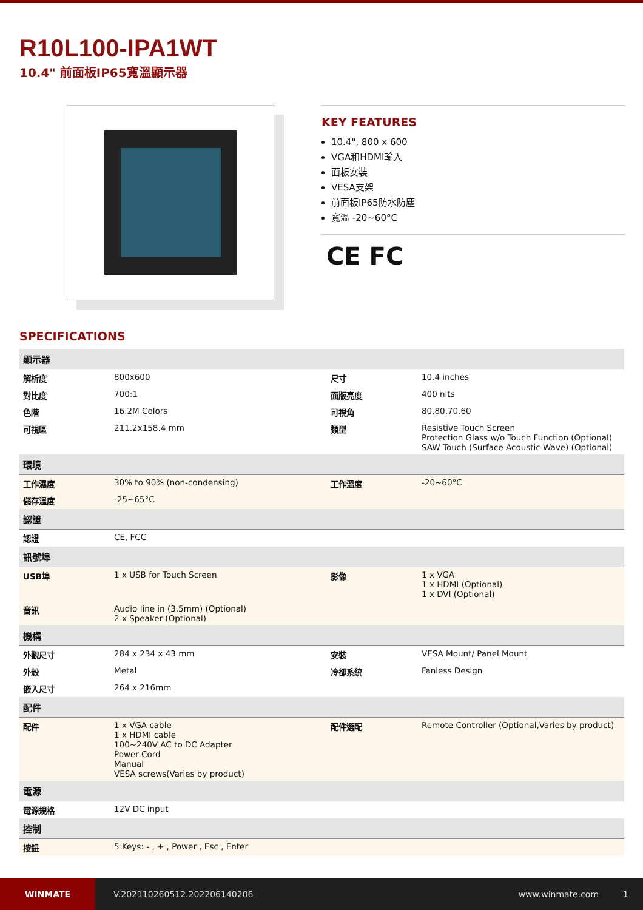R10L100-IPA1WT
10.4" 前面板IP65寬溫顯示器
KEY FEATURES
10.4", 800 x 600
VGA和HDMI輸入
面板安裝
VESA支架
前面板IP65防水防塵
寬溫 -20~60°C
CE FC
SPECIFICATIONS
| 顯示器 | | | |
| --- | --- | --- | --- |
| 解析度 | 800x600 | 尺寸 | 10.4 inches |
| 對比度 | 700:1 | 面版亮度 | 400 nits |
| 色階 | 16.2M Colors | 可視角 | 80,80,70,60 |
| 可視區 | 211.2x158.4 mm | 類型 | Resistive Touch Screen Protection Glass w/o Touch Function (Optional) SAW Touch (Surface Acoustic Wave) (Optional) |
| 環境 | | | |
| 工作濕度 | 30% to 90% (non-condensing) | 工作溫度 | -20~60°C |
| 儲存溫度 | -25~65°C | | |
| 認證 | | | |
| 認證 | CE, FCC | | |
| 訊號埠 | | | |
| USB埠 | 1 x USB for Touch Screen | 影像 | 1 x VGA 1 x HDMI (Optional) 1 x DVI (Optional) |
| 音訊 | Audio line in (3.5mm) (Optional) 2 x Speaker (Optional) | | |
| 機構 | | | |
| 外觀尺寸 | 284 x 234 x 43 mm | 安裝 | VESA Mount/ Panel Mount |
| 外殼 | Metal | 冷卻系統 | Fanless Design |
| 嵌入尺寸 | 264 x 216mm | | |
| 配件 | | | |
| 配件 | 1 x VGA cable 1 x HDMI cable 100~240V AC to DC Adapter Power Cord Manual VESA screws(Varies by product) | 配件選配 | Remote Controller (Optional,Varies by product) |
| 電源 | | | |
| 電源規格 | 12V DC input | | |
| 控制 | | | |
| 按鈕 | 5 Keys: - , + , Power , Esc , Enter | | |
WINMATE
V.202110260512.202206140206 www.winmate.com 1